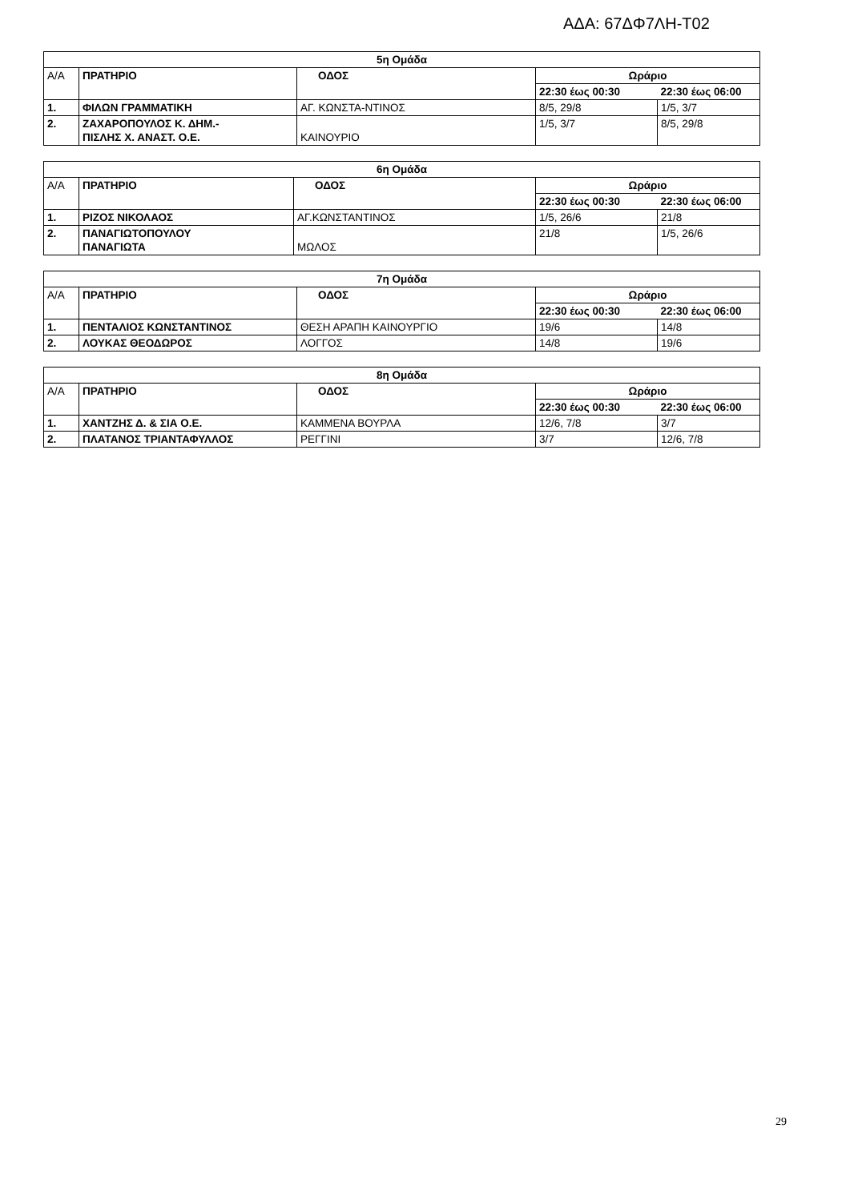ΑΔΑ: 67ΔΦ7ΛΗ-Τ02
| 5η Ομάδα | | | | |
| --- | --- | --- | --- | --- |
| Α/Α | ΠΡΑΤΗΡΙΟ | ΟΔΟΣ | Ωράριο | |
| | | | 22:30 έως 00:30 | 22:30 έως 06:00 |
| 1. | ΦΙΛΩΝ ΓΡΑΜΜΑΤΙΚΗ | ΑΓ. ΚΩΝΣΤΑ-ΝΤΙΝΟΣ | 8/5, 29/8 | 1/5, 3/7 |
| 2. | ΖΑΧΑΡΟΠΟΥΛΟΣ Κ. ΔΗΜ.- ΠΙΣΛΗΣ Χ. ΑΝΑΣΤ. Ο.Ε. | ΚΑΙΝΟΥΡΙΟ | 1/5, 3/7 | 8/5, 29/8 |
| 6η Ομάδα | | | | |
| --- | --- | --- | --- | --- |
| Α/Α | ΠΡΑΤΗΡΙΟ | ΟΔΟΣ | Ωράριο | |
| | | | 22:30 έως 00:30 | 22:30 έως 06:00 |
| 1. | ΡΙΖΟΣ ΝΙΚΟΛΑΟΣ | ΑΓ.ΚΩΝΣΤΑΝΤΙΝΟΣ | 1/5, 26/6 | 21/8 |
| 2. | ΠΑΝΑΓΙΩΤΟΠΟΥΛΟΥ ΠΑΝΑΓΙΩΤΑ | ΜΩΛΟΣ | 21/8 | 1/5, 26/6 |
| 7η Ομάδα | | | | |
| --- | --- | --- | --- | --- |
| Α/Α | ΠΡΑΤΗΡΙΟ | ΟΔΟΣ | Ωράριο | |
| | | | 22:30 έως 00:30 | 22:30 έως 06:00 |
| 1. | ΠΕΝΤΑΛΙΟΣ ΚΩΝΣΤΑΝΤΙΝΟΣ | ΘΕΣΗ ΑΡΑΠΗ ΚΑΙΝΟΥΡΓΙΟ | 19/6 | 14/8 |
| 2. | ΛΟΥΚΑΣ ΘΕΟΔΩΡΟΣ | ΛΟΓΓΟΣ | 14/8 | 19/6 |
| 8η Ομάδα | | | | |
| --- | --- | --- | --- | --- |
| Α/Α | ΠΡΑΤΗΡΙΟ | ΟΔΟΣ | Ωράριο | |
| | | | 22:30 έως 00:30 | 22:30 έως 06:00 |
| 1. | ΧΑΝΤΖΗΣ Δ. & ΣΙΑ Ο.Ε. | ΚΑΜΜΕΝΑ ΒΟΥΡΛΑ | 12/6, 7/8 | 3/7 |
| 2. | ΠΛΑΤΑΝΟΣ ΤΡΙΑΝΤΑΦΥΛΛΟΣ | ΡΕΓΓΙΝΙ | 3/7 | 12/6, 7/8 |
29